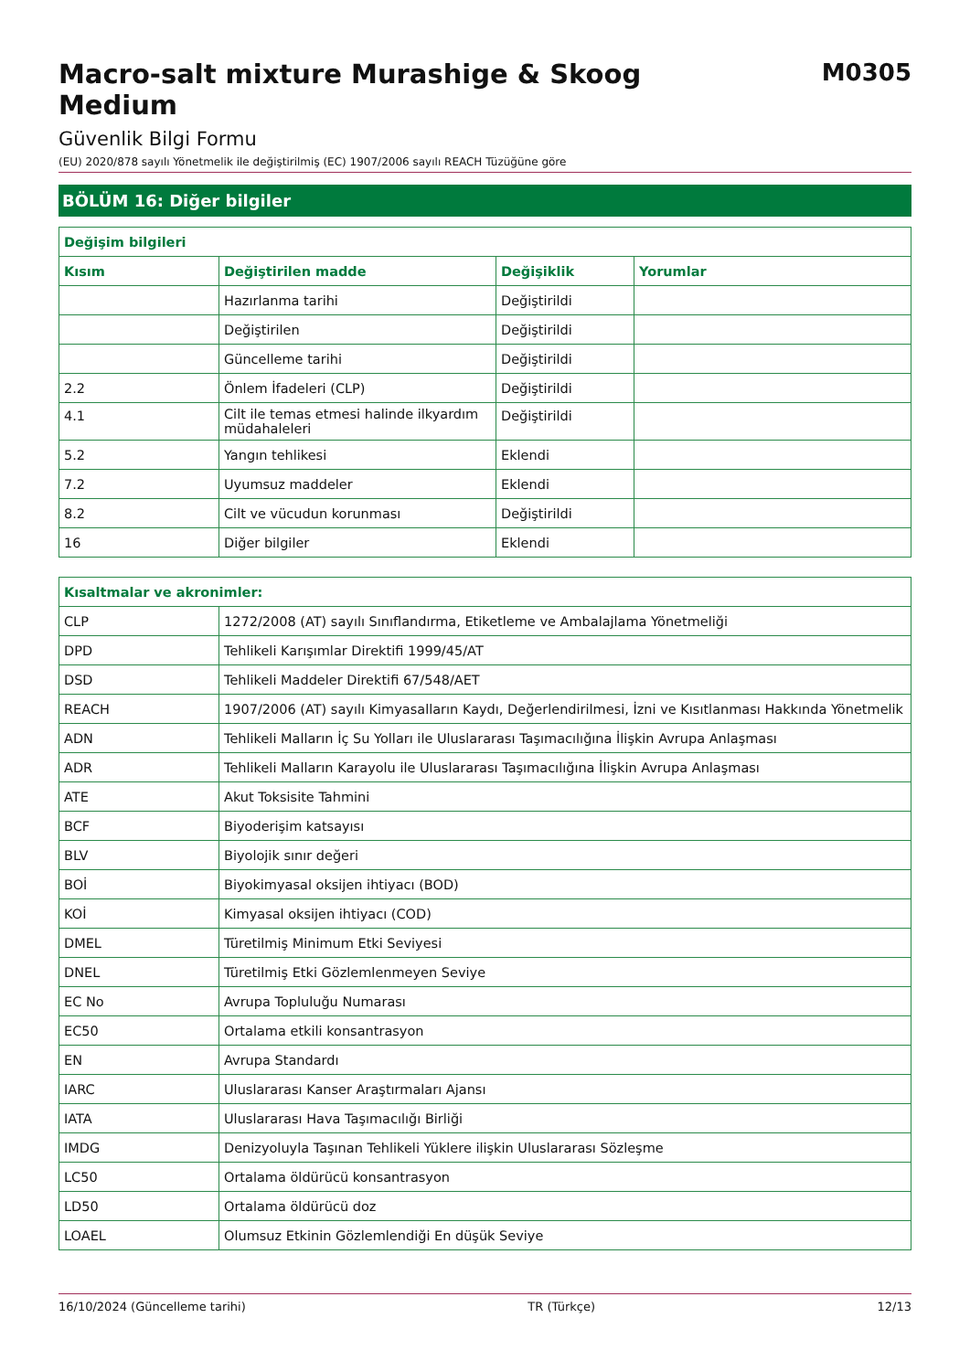Macro-salt mixture Murashige & Skoog
Medium
M0305
Güvenlik Bilgi Formu
(EU) 2020/878 sayılı Yönetmelik ile değiştirilmiş (EC) 1907/2006 sayılı REACH Tüzüğüne göre
BÖLÜM 16: Diğer bilgiler
| Değişim bilgileri | | | |
| --- | --- | --- | --- |
| Kısım | Değiştirilen madde | Değişiklik | Yorumlar |
| | Hazırlanma tarihi | Değiştirildi | |
| | Değiştirilen | Değiştirildi | |
| | Güncelleme tarihi | Değiştirildi | |
| 2.2 | Önlem İfadeleri (CLP) | Değiştirildi | |
| 4.1 | Cilt ile temas etmesi halinde ilkyardım müdahaleleri | Değiştirildi | |
| 5.2 | Yangın tehlikesi | Eklendi | |
| 7.2 | Uyumsuz maddeler | Eklendi | |
| 8.2 | Cilt ve vücudun korunması | Değiştirildi | |
| 16 | Diğer bilgiler | Eklendi | |
| Kısaltmalar ve akronimler: | |
| --- | --- |
| CLP | 1272/2008 (AT) sayılı Sınıflandırma, Etiketleme ve Ambalajlama Yönetmeliği |
| DPD | Tehlikeli Karışımlar Direktifi 1999/45/AT |
| DSD | Tehlikeli Maddeler Direktifi 67/548/AET |
| REACH | 1907/2006 (AT) sayılı Kimyasalların Kaydı, Değerlendirilmesi, İzni ve Kısıtlanması Hakkında Yönetmelik |
| ADN | Tehlikeli Malların İç Su Yolları ile Uluslararası Taşımacılığına İlişkin Avrupa Anlaşması |
| ADR | Tehlikeli Malların Karayolu ile Uluslararası Taşımacılığına İlişkin Avrupa Anlaşması |
| ATE | Akut Toksisite Tahmini |
| BCF | Biyoderişim katsayısı |
| BLV | Biyolojik sınır değeri |
| BOİ | Biyokimyasal oksijen ihtiyacı (BOD) |
| KOİ | Kimyasal oksijen ihtiyacı (COD) |
| DMEL | Türetilmiş Minimum Etki Seviyesi |
| DNEL | Türetilmiş Etki Gözlemlenmeyen Seviye |
| EC No | Avrupa Topluluğu Numarası |
| EC50 | Ortalama etkili konsantrasyon |
| EN | Avrupa Standardı |
| IARC | Uluslararası Kanser Araştırmaları Ajansı |
| IATA | Uluslararası Hava Taşımacılığı Birliği |
| IMDG | Denizyoluyla Taşınan Tehlikeli Yüklere ilişkin Uluslararası Sözleşme |
| LC50 | Ortalama öldürücü konsantrasyon |
| LD50 | Ortalama öldürücü doz |
| LOAEL | Olumsuz Etkinin Gözlemlendiği En düşük Seviye |
16/10/2024 (Güncelleme tarihi) TR (Türkçe) 12/13